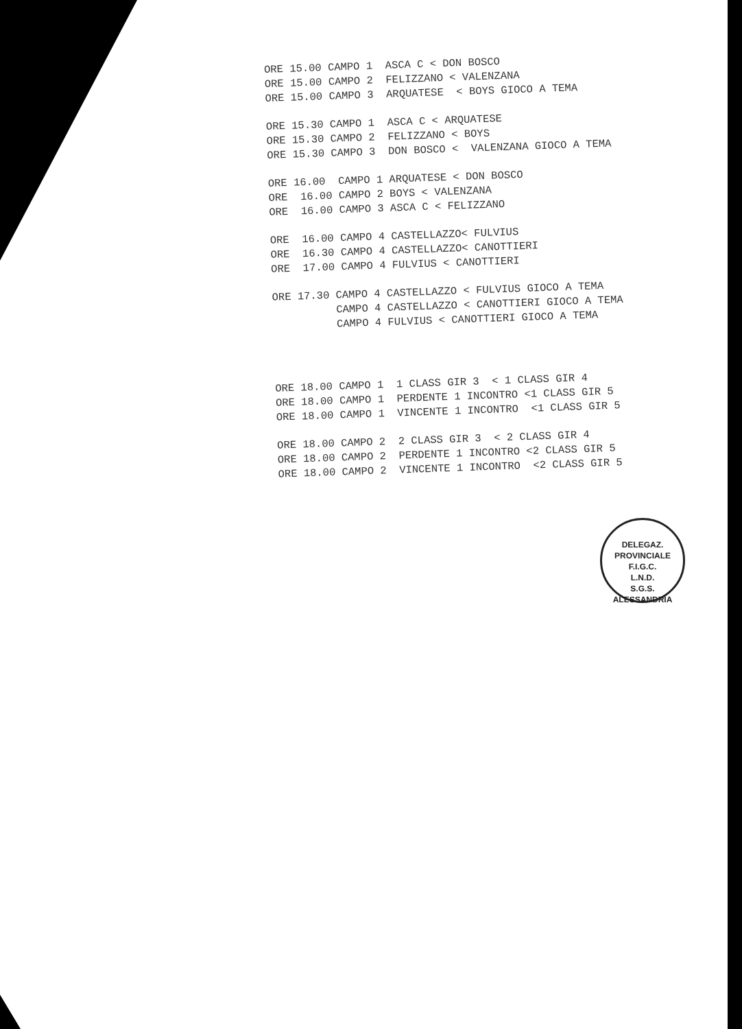ORE 15.00 CAMPO 1 ASCA C < DON BOSCO ORE 15.00 CAMPO 2 FELIZZANO < VALENZANA ORE 15.00 CAMPO 3 ARQUATESE < BOYS GIOCO A TEMA
ORE 15.30 CAMPO 1 ASCA C < ARQUATESE ORE 15.30 CAMPO 2 FELIZZANO < BOYS ORE 15.30 CAMPO 3 DON BOSCO < VALENZANA GIOCO A TEMA
ORE 16.00 CAMPO 1 ARQUATESE < DON BOSCO ORE 16.00 CAMPO 2 BOYS < VALENZANA ORE 16.00 CAMPO 3 ASCA C < FELIZZANO
ORE 16.00 CAMPO 4 CASTELLAZZO< FULVIUS ORE 16.30 CAMPO 4 CASTELLAZZO< CANOTTIERI ORE 17.00 CAMPO 4 FULVIUS < CANOTTIERI
ORE 17.30 CAMPO 4 CASTELLAZZO < FULVIUS GIOCO A TEMA CAMPO 4 CASTELLAZZO < CANOTTIERI GIOCO A TEMA CAMPO 4 FULVIUS < CANOTTIERI GIOCO A TEMA
ORE 18.00 CAMPO 1 1 CLASS GIR 3 < 1 CLASS GIR 4 ORE 18.00 CAMPO 1 PERDENTE 1 INCONTRO <1 CLASS GIR 5 ORE 18.00 CAMPO 1 VINCENTE 1 INCONTRO <1 CLASS GIR 5
ORE 18.00 CAMPO 2 2 CLASS GIR 3 < 2 CLASS GIR 4 ORE 18.00 CAMPO 2 PERDENTE 1 INCONTRO <2 CLASS GIR 5 ORE 18.00 CAMPO 2 VINCENTE 1 INCONTRO <2 CLASS GIR 5
DELEGAZ. PROVINCIALE
F.I.G.C.
L.N.D.
S.G.S.
ALESSANDRIA